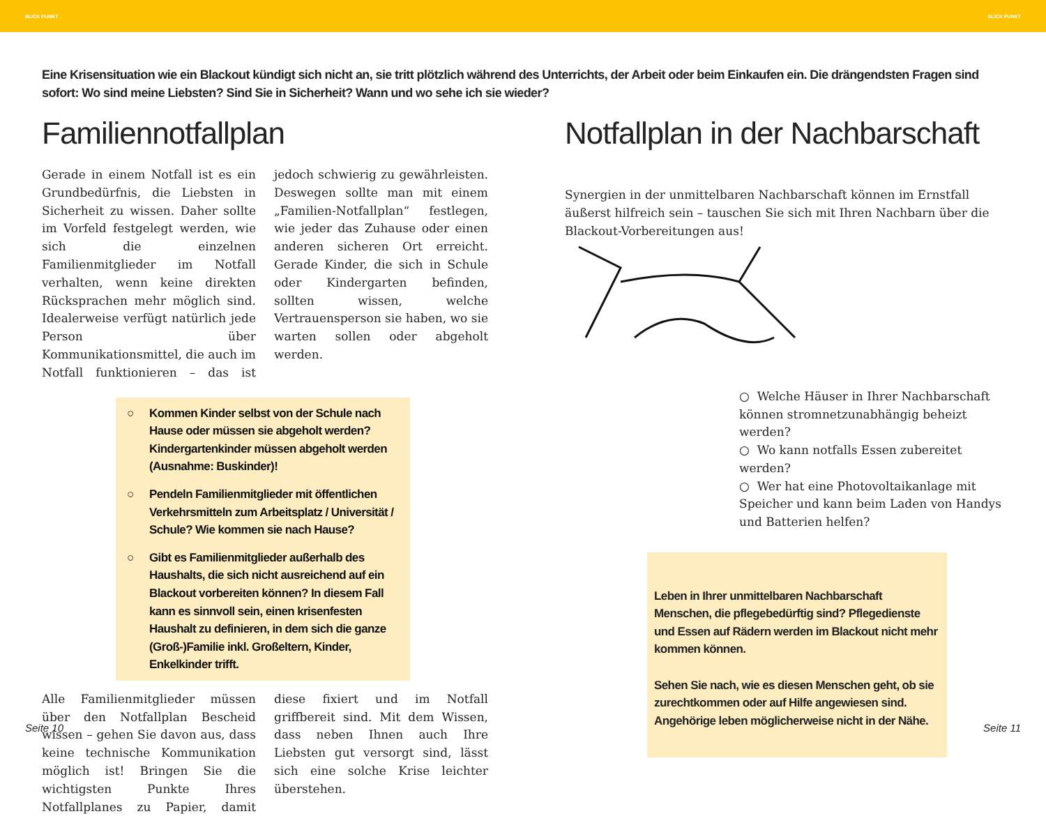BLICK PUNKT BLICK PUNKT
Eine Krisensituation wie ein Blackout kündigt sich nicht an, sie tritt plötzlich während des Unterrichts, der Arbeit oder beim Einkaufen ein. Die drängendsten Fragen sind sofort: Wo sind meine Liebsten? Sind Sie in Sicherheit? Wann und wo sehe ich sie wieder?
Familiennotfallplan
Gerade in einem Notfall ist es ein Grundbedürfnis, die Liebsten in Sicherheit zu wissen. Daher sollte im Vorfeld festgelegt werden, wie sich die einzelnen Familienmitglieder im Notfall verhalten, wenn keine direkten Rücksprachen mehr möglich sind. Idealerweise verfügt natürlich jede Person über Kommunikationsmittel, die auch im Notfall funktionieren – das ist jedoch schwierig zu gewährleisten. Deswegen sollte man mit einem „Familien-Notfallplan“ festlegen, wie jeder das Zuhause oder einen anderen sicheren Ort erreicht. Gerade Kinder, die sich in Schule oder Kindergarten befinden, sollten wissen, welche Vertrauensperson sie haben, wo sie warten sollen oder abgeholt werden.
○ Kommen Kinder selbst von der Schule nach Hause oder müssen sie abgeholt werden? Kindergartenkinder müssen abgeholt werden (Ausnahme: Buskinder)!
○ Pendeln Familienmitglieder mit öffentlichen Verkehrsmitteln zum Arbeitsplatz / Universität / Schule? Wie kommen sie nach Hause?
○ Gibt es Familienmitglieder außerhalb des Haushalts, die sich nicht ausreichend auf ein Blackout vorbereiten können? In diesem Fall kann es sinnvoll sein, einen krisenfesten Haushalt zu definieren, in dem sich die ganze (Groß-)Familie inkl. Großeltern, Kinder, Enkelkinder trifft.
Alle Familienmitglieder müssen über den Notfallplan Bescheid wissen – gehen Sie davon aus, dass keine technische Kommunikation möglich ist! Bringen Sie die wichtigsten Punkte Ihres Notfallplanes zu Papier, damit diese fixiert und im Notfall griffbereit sind. Mit dem Wissen, dass neben Ihnen auch Ihre Liebsten gut versorgt sind, lässt sich eine solche Krise leichter überstehen.
Notfallplan in der Nachbarschaft
Synergien in der unmittelbaren Nachbarschaft können im Ernstfall äußerst hilfreich sein – tauschen Sie sich mit Ihren Nachbarn über die Blackout-Vorbereitungen aus!
○ Welche Häuser in Ihrer Nachbarschaft können stromnetzunabhängig beheizt werden?
○ Wo kann notfalls Essen zubereitet werden?
○ Wer hat eine Photovoltaikanlage mit Speicher und kann beim Laden von Handys und Batterien helfen?
Leben in Ihrer unmittelbaren Nachbarschaft Menschen, die pflegebedürftig sind? Pflegedienste und Essen auf Rädern werden im Blackout nicht mehr kommen können.
Sehen Sie nach, wie es diesen Menschen geht, ob sie zurechtkommen oder auf Hilfe angewiesen sind. Angehörige leben möglicherweise nicht in der Nähe.
Seite 10 Seite 11